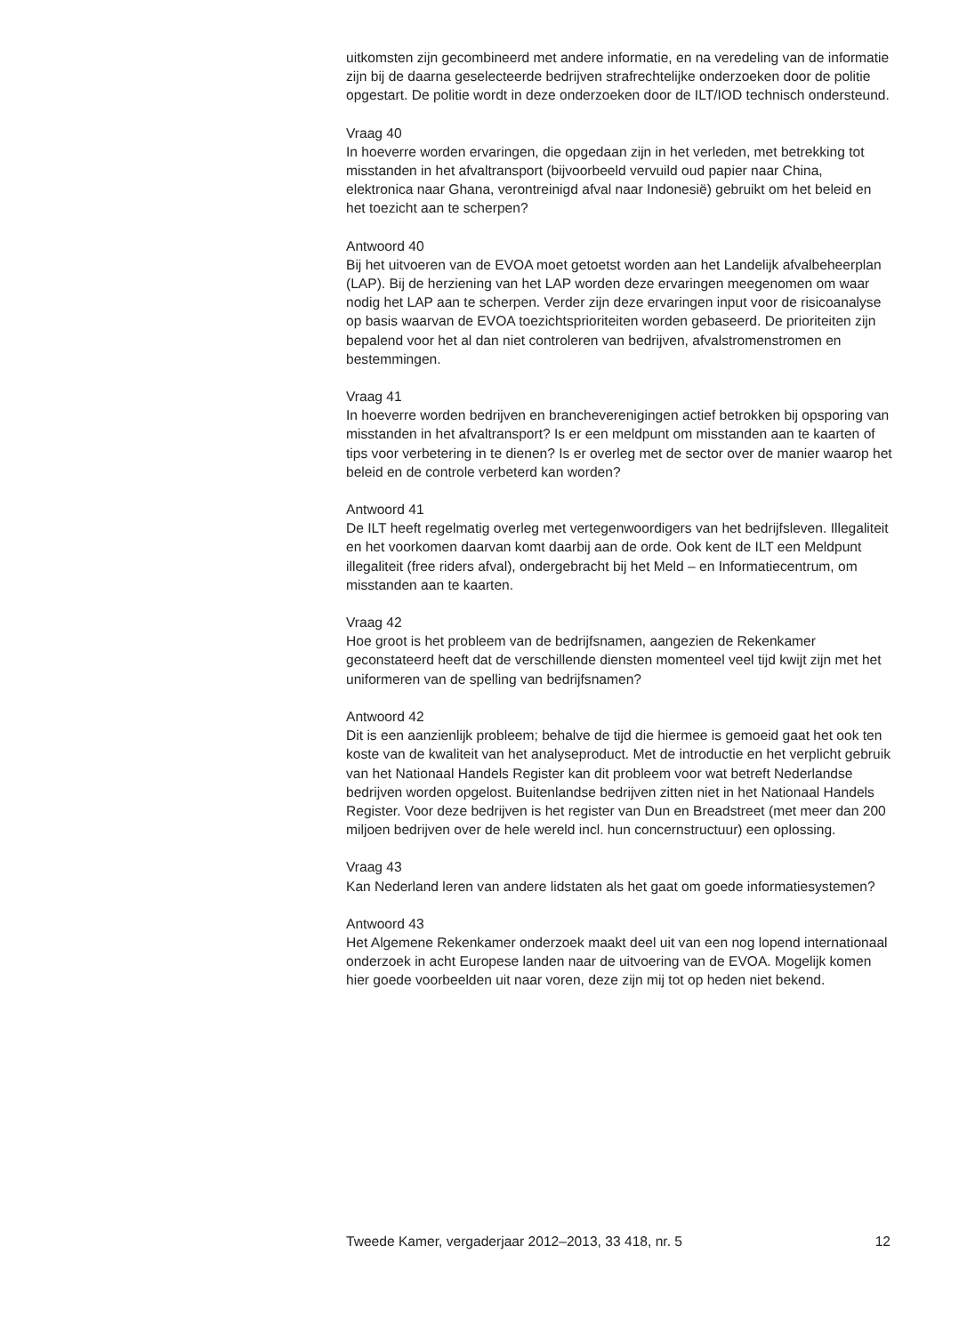uitkomsten zijn gecombineerd met andere informatie, en na veredeling van de informatie zijn bij de daarna geselecteerde bedrijven strafrechtelijke onderzoeken door de politie opgestart. De politie wordt in deze onderzoeken door de ILT/IOD technisch ondersteund.
Vraag 40
In hoeverre worden ervaringen, die opgedaan zijn in het verleden, met betrekking tot misstanden in het afvaltransport (bijvoorbeeld vervuild oud papier naar China, elektronica naar Ghana, verontreinigd afval naar Indonesië) gebruikt om het beleid en het toezicht aan te scherpen?
Antwoord 40
Bij het uitvoeren van de EVOA moet getoetst worden aan het Landelijk afvalbeheerplan (LAP). Bij de herziening van het LAP worden deze ervaringen meegenomen om waar nodig het LAP aan te scherpen. Verder zijn deze ervaringen input voor de risicoanalyse op basis waarvan de EVOA toezichtsprioriteiten worden gebaseerd. De prioriteiten zijn bepalend voor het al dan niet controleren van bedrijven, afvalstromenstromen en bestemmingen.
Vraag 41
In hoeverre worden bedrijven en brancheverenigingen actief betrokken bij opsporing van misstanden in het afvaltransport? Is er een meldpunt om misstanden aan te kaarten of tips voor verbetering in te dienen? Is er overleg met de sector over de manier waarop het beleid en de controle verbeterd kan worden?
Antwoord 41
De ILT heeft regelmatig overleg met vertegenwoordigers van het bedrijfsleven. Illegaliteit en het voorkomen daarvan komt daarbij aan de orde. Ook kent de ILT een Meldpunt illegaliteit (free riders afval), ondergebracht bij het Meld – en Informatiecentrum, om misstanden aan te kaarten.
Vraag 42
Hoe groot is het probleem van de bedrijfsnamen, aangezien de Rekenkamer geconstateerd heeft dat de verschillende diensten momenteel veel tijd kwijt zijn met het uniformeren van de spelling van bedrijfsnamen?
Antwoord 42
Dit is een aanzienlijk probleem; behalve de tijd die hiermee is gemoeid gaat het ook ten koste van de kwaliteit van het analyseproduct. Met de introductie en het verplicht gebruik van het Nationaal Handels Register kan dit probleem voor wat betreft Nederlandse bedrijven worden opgelost. Buitenlandse bedrijven zitten niet in het Nationaal Handels Register. Voor deze bedrijven is het register van Dun en Breadstreet (met meer dan 200 miljoen bedrijven over de hele wereld incl. hun concernstructuur) een oplossing.
Vraag 43
Kan Nederland leren van andere lidstaten als het gaat om goede informatiesystemen?
Antwoord 43
Het Algemene Rekenkamer onderzoek maakt deel uit van een nog lopend internationaal onderzoek in acht Europese landen naar de uitvoering van de EVOA. Mogelijk komen hier goede voorbeelden uit naar voren, deze zijn mij tot op heden niet bekend.
Tweede Kamer, vergaderjaar 2012–2013, 33 418, nr. 5 12